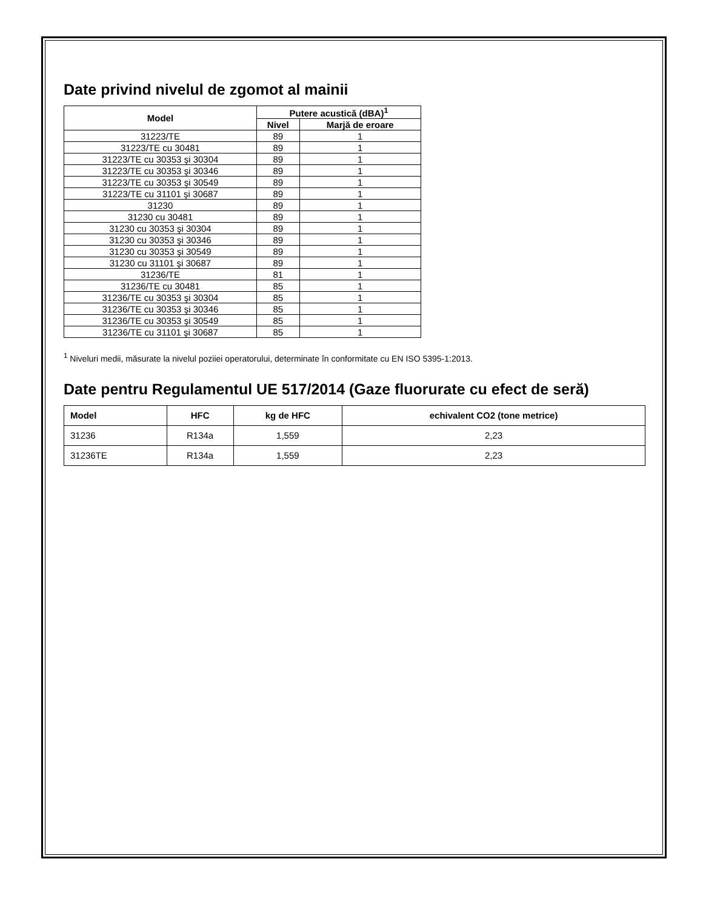Date privind nivelul de zgomot al mainii
| Model | Putere acustică (dBA)<sup>1</sup> | |
| --- | --- | --- |
| | Nivel | Marjă de eroare |
| 31223/TE | 89 | 1 |
| 31223/TE cu 30481 | 89 | 1 |
| 31223/TE cu 30353 şi 30304 | 89 | 1 |
| 31223/TE cu 30353 şi 30346 | 89 | 1 |
| 31223/TE cu 30353 şi 30549 | 89 | 1 |
| 31223/TE cu 31101 şi 30687 | 89 | 1 |
| 31230 | 89 | 1 |
| 31230 cu 30481 | 89 | 1 |
| 31230 cu 30353 şi 30304 | 89 | 1 |
| 31230 cu 30353 şi 30346 | 89 | 1 |
| 31230 cu 30353 şi 30549 | 89 | 1 |
| 31230 cu 31101 şi 30687 | 89 | 1 |
| 31236/TE | 81 | 1 |
| 31236/TE cu 30481 | 85 | 1 |
| 31236/TE cu 30353 şi 30304 | 85 | 1 |
| 31236/TE cu 30353 şi 30346 | 85 | 1 |
| 31236/TE cu 30353 şi 30549 | 85 | 1 |
| 31236/TE cu 31101 şi 30687 | 85 | 1 |
<sup>1</sup> Niveluri medii, măsurate la nivelul poziiei operatorului, determinate în conformitate cu EN ISO 5395-1:2013.
Date pentru Regulamentul UE 517/2014 (Gaze fluorurate cu efect de seră)
| Model | HFC | kg de HFC | echivalent CO2 (tone metrice) |
| --- | --- | --- | --- |
| 31236 | R134a | 1,559 | 2,23 |
| 31236TE | R134a | 1,559 | 2,23 |